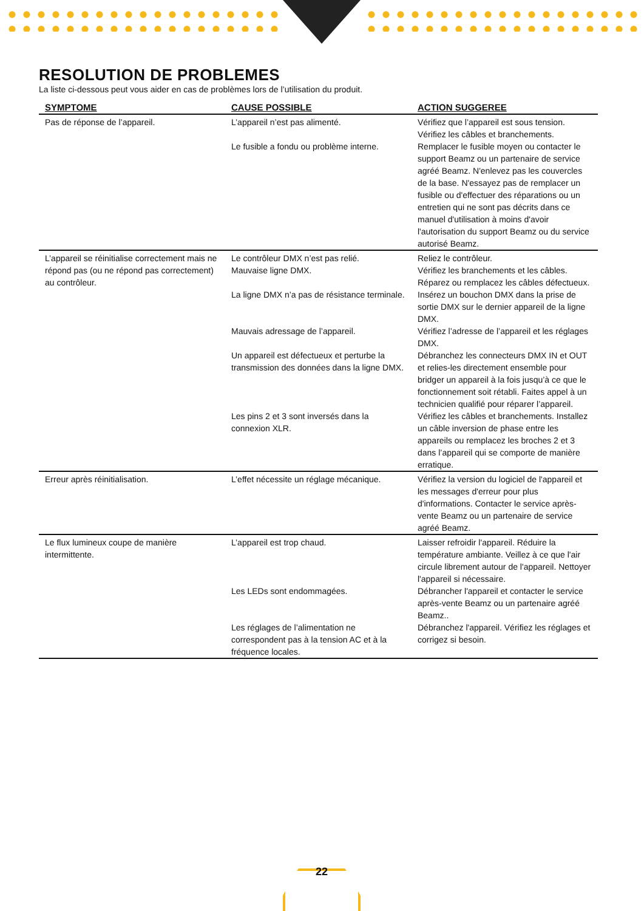RESOLUTION DE PROBLEMES
La liste ci-dessous peut vous aider en cas de problèmes lors de l’utilisation du produit.
| SYMPTOME | CAUSE POSSIBLE | ACTION SUGGEREE |
| --- | --- | --- |
| Pas de réponse de l’appareil. | L’appareil n’est pas alimenté. Le fusible a fondu ou problème interne. | Vérifiez que l’appareil est sous tension. Vérifiez les câbles et branchements. Remplacer le fusible moyen ou contacter le support Beamz ou un partenaire de service agréé Beamz. N'enlevez pas les couvercles de la base. N'essayez pas de remplacer un fusible ou d'effectuer des réparations ou un entretien qui ne sont pas décrits dans ce manuel d'utilisation à moins d'avoir l'autorisation du support Beamz ou du service autorisé Beamz. |
| L’appareil se réinitialise correctement mais ne répond pas (ou ne répond pas correctement) au contrôleur. | Le contrôleur DMX n’est pas relié. Mauvaise ligne DMX. La ligne DMX n’a pas de résistance terminale. Mauvais adressage de l’appareil. Un appareil est défectueux et perturbe la transmission des données dans la ligne DMX. Les pins 2 et 3 sont inversés dans la connexion XLR. | Reliez le contrôleur. Vérifiez les branchements et les câbles. Réparez ou remplacez les câbles défectueux. Insérez un bouchon DMX dans la prise de sortie DMX sur le dernier appareil de la ligne DMX. Vérifiez l’adresse de l’appareil et les réglages DMX. Débranchez les connecteurs DMX IN et OUT et relies-les directement ensemble pour bridger un appareil à la fois jusqu’à ce que le fonctionnement soit rétabli. Faites appel à un technicien qualifié pour réparer l’appareil. Vérifiez les câbles et branchements. Installez un câble inversion de phase entre les appareils ou remplacez les broches 2 et 3 dans l’appareil qui se comporte de manière erratique. |
| Erreur après réinitialisation. | L’effet nécessite un réglage mécanique. | Vérifiez la version du logiciel de l'appareil et les messages d'erreur pour plus d'informations. Contacter le service après-vente Beamz ou un partenaire de service agréé Beamz. |
| Le flux lumineux coupe de manière intermittente. | L’appareil est trop chaud. Les LEDs sont endommagées. Les réglages de l’alimentation ne correspondent pas à la tension AC et à la fréquence locales. | Laisser refroidir l'appareil. Réduire la température ambiante. Veillez à ce que l'air circule librement autour de l'appareil. Nettoyer l'appareil si nécessaire. Débrancher l'appareil et contacter le service après-vente Beamz ou un partenaire agréé Beamz.. Débranchez l'appareil. Vérifiez les réglages et corrigez si besoin. |
22